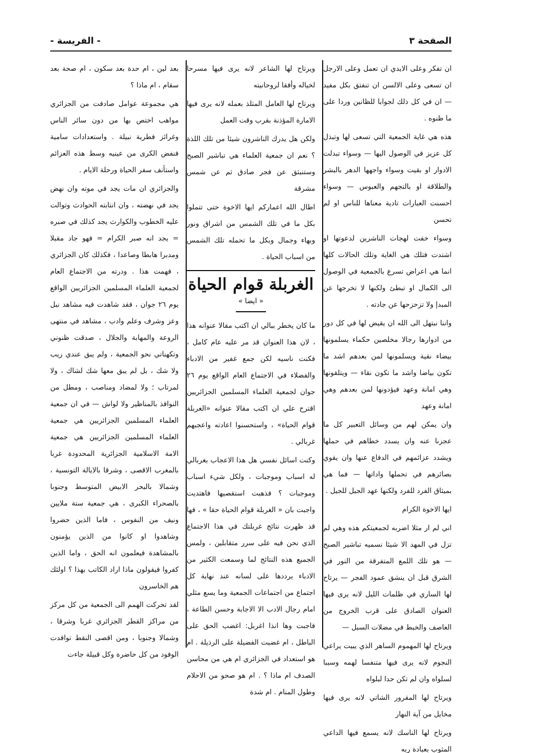الصفحة ٣ - الفريسة -
ان تفكر وعلى الايدي ان تعمل وعلى الارجل ان تسعى وعلى الالسن ان تنفتق بكل مفيد — ان في كل ذلك لجوابا للظانين وردا على ما ظنوه .
هذه هي غاية الجمعية التي تسعى لها وتبذل كل عزيز في الوصول اليها — وسواء تبدلت الادوار او بقيت وسواء واجهها الدهر بالبشر والطلاقة او بالتجهم والعبوس — وسواء احسنت العبارات تادية معناها للناس او لم تحسن
وسواء خفت لهجات الناشرين لدعوتها او اشتدت فتلك هي الغاية وتلك الحالات كلها انما هي اعراض تسرع بالجمعية في الوصول الى الكمال او تبطئ ولكنها لا تخرجها عن المبدإ ولا تزحزحها عن جادته .
واننا نبتهل الى الله ان يقيض لها في كل دور من ادوارها رجالا مخلصين حكماء يسلمونها بيضاء نقية ويسلمونها لمن بعدهم اشد ما تكون بياضا واشد ما تكون نقاء — ويتلقونها وهي امانة وعهد فيؤدونها لمن بعدهم وهي امانة وعهد
وان يمكن لهم من وسائل التعبير كل ما عجزنا عنه وان يسدد خطاهم في حملها ويشدد عزائمهم في الدفاع عنها وان يقوي بصائرهم في تحملها واداتها — فما هي بميثاق الفرد للفرد ولكنها عهد الجيل للجيل .
ايها الاخوة الكرام
اني لم ار مثلا اضربه لجمعيتكم هذه وهي لم تزل في المهد الا شيئا نسميه تباشير الصبح — هو تلك اللمع المتفرقة من النور في الشرق قبل ان ينشق عمود الفجر — يرتاح لها الساري في ظلمات الليل لانه يرى فيها العنوان الصادق على قرب الخروج من العاصف والخبط في مضلات السبل —
ويرتاح لها المهموم الساهر الذي يبيت يراعي النجوم لانه يرى فيها متنفسا لهمه وسببا لسلواه وان لم تكن حدا لبلواه
ويرتاح لها المقرور الشاتي لانه يرى فيها مخايل من آية النهار
ويرتاح لها الناسك لانه يسمع فيها الداعي المثوب بعبادة ربه
ويرتاح لها الشاعر لانه يرى فيها مسرحا لخياله وأفقا لروحانيته
ويرتاح لها العامل المتلذ بعمله لانه يرى فيها الامارة المؤذنة بقرب وقت العمل
ولكن هل يدرك الناشرون شيئا من تلك اللذة ؟ نعم ان جمعية العلماء هي تباشير الصبح وستنبثق عن فجر صادق ثم عن شمس مشرقة
اطال الله اعماركم ايها الاخوة حتى تتملوا بكل ما في تلك الشمس من اشراق ونور وبهاء وجمال وبكل ما تحمله تلك الشمس من اسباب الحياة .
الغربلة قوام الحياة
« ايضا »
ما كان يخطر ببالي ان اكتب مقالا عنوانه هذا ، لان هذا العنوان قد مر عليه عام كامل ، فكنت ناسيه لكن جمع غفير من الادباء والفضلاء في الاجتماع العام الواقع يوم ٢٦ جوان لجمعية العلماء المسلمين الجزائريين اقترح علي ان اكتب مقالا عنوانه «الغربلة قوام الحياة» ، واستحسنوا اعادته واعجبهم غربالي .
وكنت اسائل نفسي هل هذا الاعجاب بغربالي له اسباب وموجبات ، ولكل شيء اسباب وموجبات ؟ فذهبت استقصيها فاهتديت واجبت بان « الغربلة قوام الحياة حقا » ، فها قد ظهرت نتائج غربلتك في هذا الاجتماع الذي نحن فيه على سرر متقابلين ، ولمس الجميع هذه النتائج لما وسمعت الكثير من الادباء يرددها على لسانه عند نهاية كل اجتماع من اجتماعات الجمعية وما يسع مثلي امام رجال الادب الا الاجابة وحسن الطاعة ، فاجبت وها انذا اغربل: اغضب الحق على الباطل ، ام غضبت الفضيلة على الرذيلة . ام هو استعداد في الجزائري ام هي من محاسن الصدف ام ماذا ؟ . ام هو صحو من الاحلام وطول المنام . ام شدة
بعد لين ، ام حدة بعد سكون ، ام صحة بعد سقام ، ام ماذا ؟
هي مجموعة عوامل صادفت من الجزائري مواهب اختص بها من دون سائر الناس وغرائز فطرية نبيلة . واستعدادات سامية فنفض الكرى من عينيه وسط هذه العزائم واستأنف سفر الحياة ورحلة الايام .
والجزائري ان مات يجد في موته وان نهض يجد في نهضته ، وان انتابته الحوادث وتوالت عليه الخطوب والكوارث يجد كذلك في صبره = يجد انه صبر الكرام = فهو جاد مقبلا ومدبرا هابطا وصاعدا ، فكذلك كان الجزائري ، فهمت هذا . ودرته من الاجتماع العام لجمعية العلماء المسلمين الجزائريين الواقع يوم ٢٦ جوان ، فقد شاهدت فيه مشاهد نبل وعز وشرف وعلم وادب ، مشاهد في منتهى الروعة والمهابة والجلال ، صدقت ظنوني وتكهناتي نحو الجمعية ، ولم يبق عندي ريب ولا شك ، بل لم يبق معها شك لشاك ، ولا لمرتاب ؛ ولا لمضاد ومناصب ، ومطل من النوافذ بالمناظير ولا لواش — في ان جمعية العلماء المسلمين الجزائريين هي جمعية العلماء المسلمين الجزائريين هي جمعية الامة الاسلامية الجزائرية المحدودة غربا بالمغرب الاقصى ، وشرقا بالايالة التونسية ، وشمالا بالبحر الابيض المتوسط وجنوبا بالصحراء الكبرى ، هي جمعية ستة ملايين ونيف من النفوس ، فاما الذين حضروا وشاهدوا او كانوا من الذين يؤمنون بالمشاهدة فيعلمون انه الحق ، واما الذين كفروا فيقولون ماذا اراد الكاتب بهذا ؟ اولئك هم الخاسرون
لقد تحركت الهمم الى الجمعية من كل مركز من مراكز القطر الجزائري غربا وشرقا ، وشمالا وجنوبا ، ومن اقصى النقط توافدت الوفود من كل حاضرة وكل قبيلة جاءت